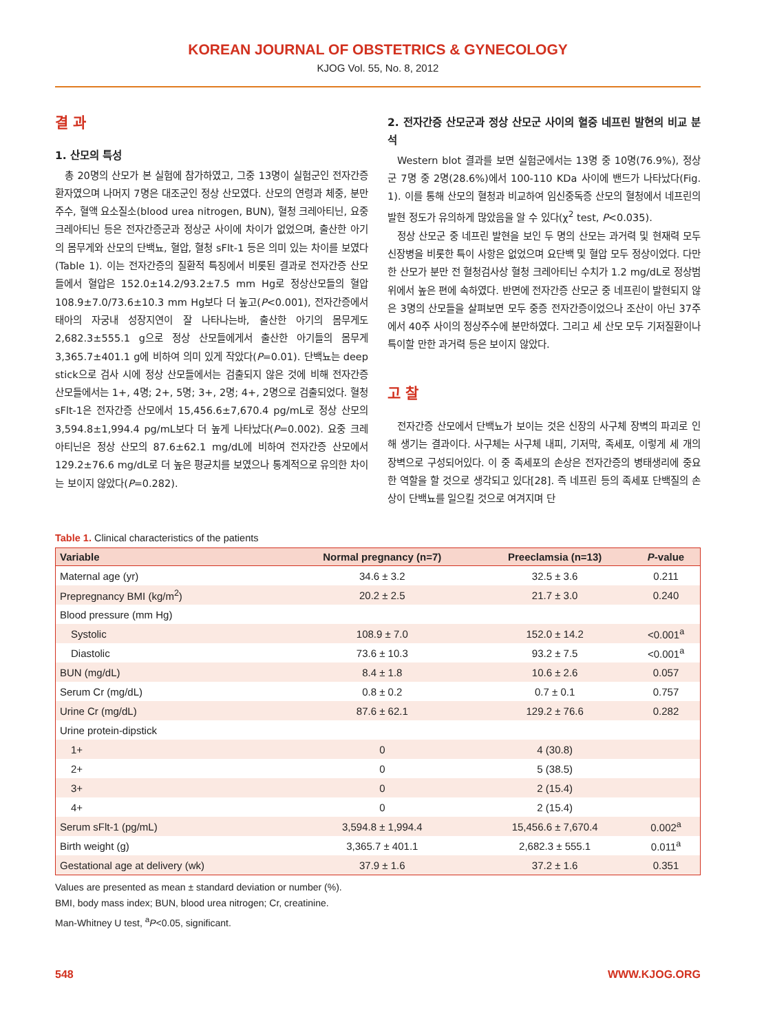KOREAN JOURNAL OF OBSTETRICS & GYNECOLOGY
KJOG Vol. 55, No. 8, 2012
결 과
1. 산모의 특성
총 20명의 산모가 본 실험에 참가하였고, 그중 13명이 실험군인 전자간증 환자였으며 나머지 7명은 대조군인 정상 산모였다. 산모의 연령과 체중, 분만 주수, 혈액 요소질소(blood urea nitrogen, BUN), 혈청 크레아티닌, 요중 크레아티닌 등은 전자간증군과 정상군 사이에 차이가 없었으며, 출산한 아기의 몸무게와 산모의 단백뇨, 혈압, 혈청 sFlt-1 등은 의미 있는 차이를 보였다(Table 1). 이는 전자간증의 질환적 특징에서 비롯된 결과로 전자간증 산모들에서 혈압은 152.0±14.2/93.2±7.5 mm Hg로 정상산모들의 혈압 108.9±7.0/73.6±10.3 mm Hg보다 더 높고(P<0.001), 전자간증에서 태아의 자궁내 성장지연이 잘 나타나는바, 출산한 아기의 몸무게도 2,682.3±555.1 g으로 정상 산모들에게서 출산한 아기들의 몸무게 3,365.7±401.1 g에 비하여 의미 있게 작았다(P=0.01). 단백뇨는 deep stick으로 검사 시에 정상 산모들에서는 검출되지 않은 것에 비해 전자간증 산모들에서는 1+, 4명; 2+, 5명; 3+, 2명; 4+, 2명으로 검출되었다. 혈청 sFlt-1은 전자간증 산모에서 15,456.6±7,670.4 pg/mL로 정상 산모의 3,594.8±1,994.4 pg/mL보다 더 높게 나타났다(P=0.002). 요중 크레아티닌은 정상 산모의 87.6±62.1 mg/dL에 비하여 전자간증 산모에서 129.2±76.6 mg/dL로 더 높은 평균치를 보였으나 통계적으로 유의한 차이는 보이지 않았다(P=0.282).
2. 전자간증 산모군과 정상 산모군 사이의 혈중 네프린 발현의 비교 분석
Western blot 결과를 보면 실험군에서는 13명 중 10명(76.9%), 정상군 7명 중 2명(28.6%)에서 100-110 KDa 사이에 밴드가 나타났다(Fig. 1). 이를 통해 산모의 혈청과 비교하여 임신중독증 산모의 혈청에서 네프린의 발현 정도가 유의하게 많았음을 알 수 있다(χ<sup>2</sup> test, P<0.035).
정상 산모군 중 네프린 발현을 보인 두 명의 산모는 과거력 및 현재력 모두 신장병을 비롯한 특이 사항은 없었으며 요단백 및 혈압 모두 정상이었다. 다만 한 산모가 분만 전 혈청검사상 혈청 크레아티닌 수치가 1.2 mg/dL로 정상범위에서 높은 편에 속하였다. 반면에 전자간증 산모군 중 네프린이 발현되지 않은 3명의 산모들을 살펴보면 모두 중증 전자간증이었으나 조산이 아닌 37주에서 40주 사이의 정상주수에 분만하였다. 그리고 세 산모 모두 기저질환이나 특이할 만한 과거력 등은 보이지 않았다.
고 찰
전자간증 산모에서 단백뇨가 보이는 것은 신장의 사구체 장벽의 파괴로 인해 생기는 결과이다. 사구체는 사구체 내피, 기저막, 족세포, 이렇게 세 개의 장벽으로 구성되어있다. 이 중 족세포의 손상은 전자간증의 병태생리에 중요한 역할을 할 것으로 생각되고 있다[28]. 즉 네프린 등의 족세포 단백질의 손상이 단백뇨를 일으킬 것으로 여겨지며 단
Table 1. Clinical characteristics of the patients
| Variable | Normal pregnancy (n=7) | Preeclamsia (n=13) | P -value |
| --- | --- | --- | --- |
| Maternal age (yr) | 34.6 ± 3.2 | 32.5 ± 3.6 | 0.211 |
| Prepregnancy BMI (kg/m<sup>2</sup>) | 20.2 ± 2.5 | 21.7 ± 3.0 | 0.240 |
| Blood pressure (mm Hg) | | | |
| Systolic | 108.9 ± 7.0 | 152.0 ± 14.2 | <0.001<sup>a</sup> |
| Diastolic | 73.6 ± 10.3 | 93.2 ± 7.5 | <0.001<sup>a</sup> |
| BUN (mg/dL) | 8.4 ± 1.8 | 10.6 ± 2.6 | 0.057 |
| Serum Cr (mg/dL) | 0.8 ± 0.2 | 0.7 ± 0.1 | 0.757 |
| Urine Cr (mg/dL) | 87.6 ± 62.1 | 129.2 ± 76.6 | 0.282 |
| Urine protein-dipstick | | | |
| 1+ | 0 | 4 (30.8) | |
| 2+ | 0 | 5 (38.5) | |
| 3+ | 0 | 2 (15.4) | |
| 4+ | 0 | 2 (15.4) | |
| Serum sFlt-1 (pg/mL) | 3,594.8 ± 1,994.4 | 15,456.6 ± 7,670.4 | 0.002<sup>a</sup> |
| Birth weight (g) | 3,365.7 ± 401.1 | 2,682.3 ± 555.1 | 0.011<sup>a</sup> |
| Gestational age at delivery (wk) | 37.9 ± 1.6 | 37.2 ± 1.6 | 0.351 |
Values are presented as mean ± standard deviation or number (%).
BMI, body mass index; BUN, blood urea nitrogen; Cr, creatinine.
Man-Whitney U test, <sup>a</sup>P<0.05, significant.
548 WWW.KJOG.ORG